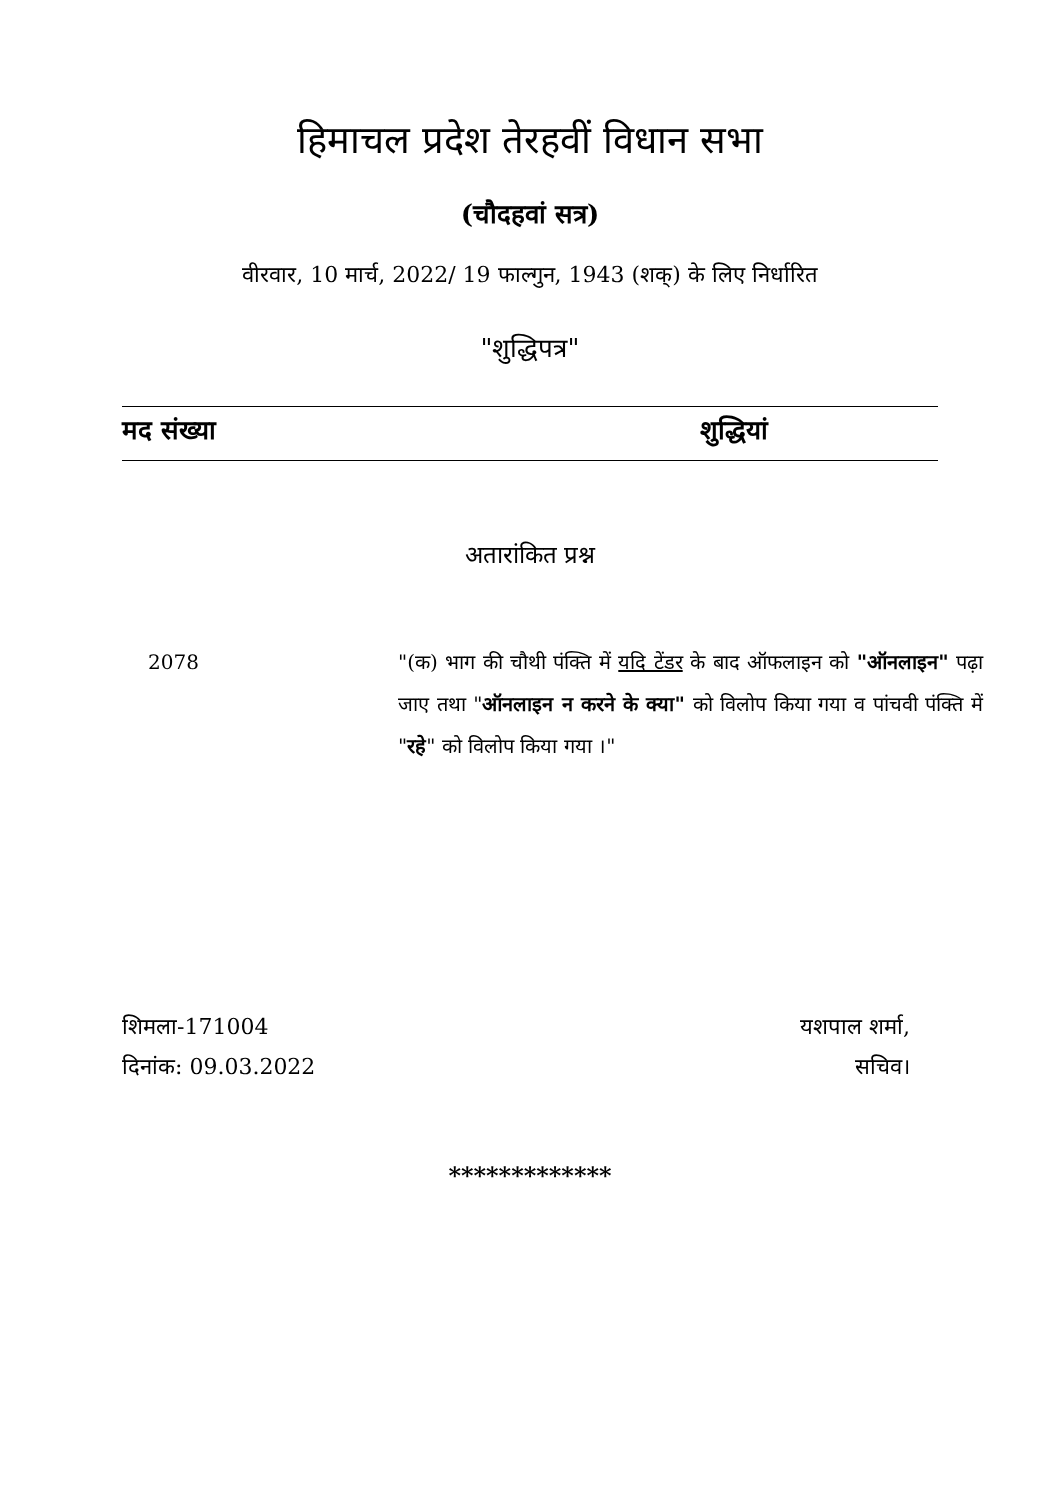हिमाचल प्रदेश तेरहवीं विधान सभा
(चौदहवां सत्र)
वीरवार, 10 मार्च, 2022/ 19 फाल्गुन, 1943 (शक्) के लिए निर्धारित
"शुद्धिपत्र"
मद संख्या शुद्धियां
अतारांकित प्रश्न
2078 "(क) भाग की चौथी पंक्ति में यदि टेंडर के बाद ऑफलाइन को "ऑनलाइन" पढ़ा जाए तथा "ऑनलाइन न करने के क्या" को विलोप किया गया व पांचवी पंक्ति में "रहे" को विलोप किया गया ।"
शिमला-171004
दिनांक: 09.03.2022
यशपाल शर्मा,
सचिव।
*************